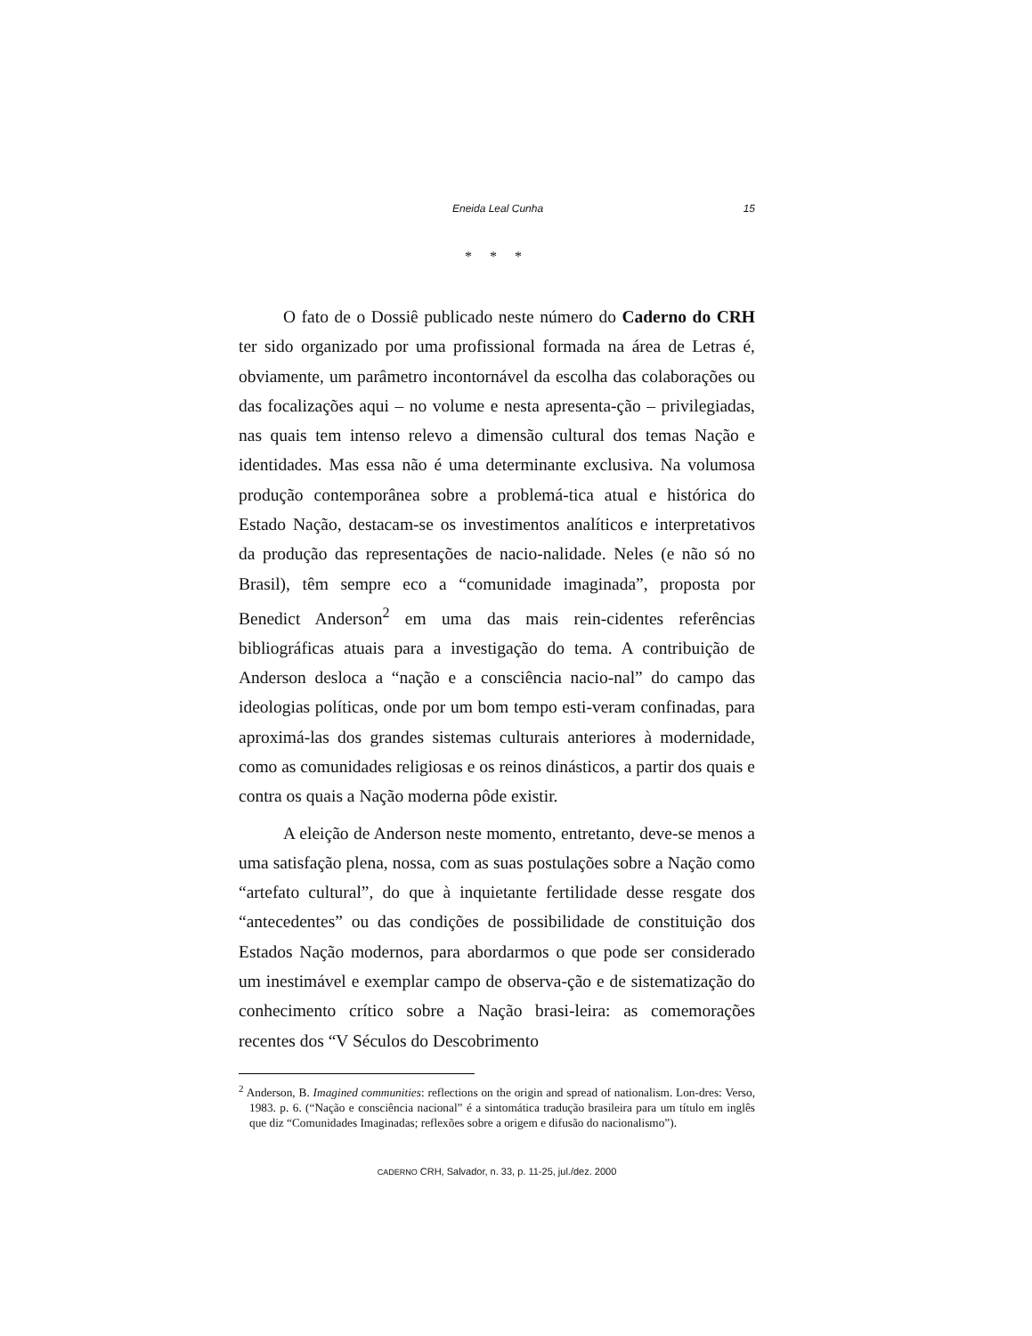Eneida Leal Cunha 15
* * *
O fato de o Dossiê publicado neste número do Caderno do CRH ter sido organizado por uma profissional formada na área de Letras é, obviamente, um parâmetro incontornável da escolha das colaborações ou das focalizações aqui – no volume e nesta apresenta-ção – privilegiadas, nas quais tem intenso relevo a dimensão cultural dos temas Nação e identidades. Mas essa não é uma determinante exclusiva. Na volumosa produção contemporânea sobre a problemá-tica atual e histórica do Estado Nação, destacam-se os investimentos analíticos e interpretativos da produção das representações de nacio-nalidade. Neles (e não só no Brasil), têm sempre eco a “comunidade imaginada”, proposta por Benedict Anderson<sup>2</sup> em uma das mais rein-cidentes referências bibliográficas atuais para a investigação do tema. A contribuição de Anderson desloca a “nação e a consciência nacio-nal” do campo das ideologias políticas, onde por um bom tempo esti-veram confinadas, para aproximá-las dos grandes sistemas culturais anteriores à modernidade, como as comunidades religiosas e os reinos dinásticos, a partir dos quais e contra os quais a Nação moderna pôde existir.
A eleição de Anderson neste momento, entretanto, deve-se menos a uma satisfação plena, nossa, com as suas postulações sobre a Nação como “artefato cultural”, do que à inquietante fertilidade desse resgate dos “antecedentes” ou das condições de possibilidade de constituição dos Estados Nação modernos, para abordarmos o que pode ser considerado um inestimável e exemplar campo de observa-ção e de sistematização do conhecimento crítico sobre a Nação brasi-leira: as comemorações recentes dos “V Séculos do Descobrimento
<sup>2</sup> Anderson, B. Imagined communities: reflections on the origin and spread of nationalism. Lon-dres: Verso, 1983. p. 6. (“Nação e consciência nacional” é a sintomática tradução brasileira para um título em inglês que diz “Comunidades Imaginadas; reflexões sobre a origem e difusão do nacionalismo”).
CADERNO CRH, Salvador, n. 33, p. 11-25, jul./dez. 2000